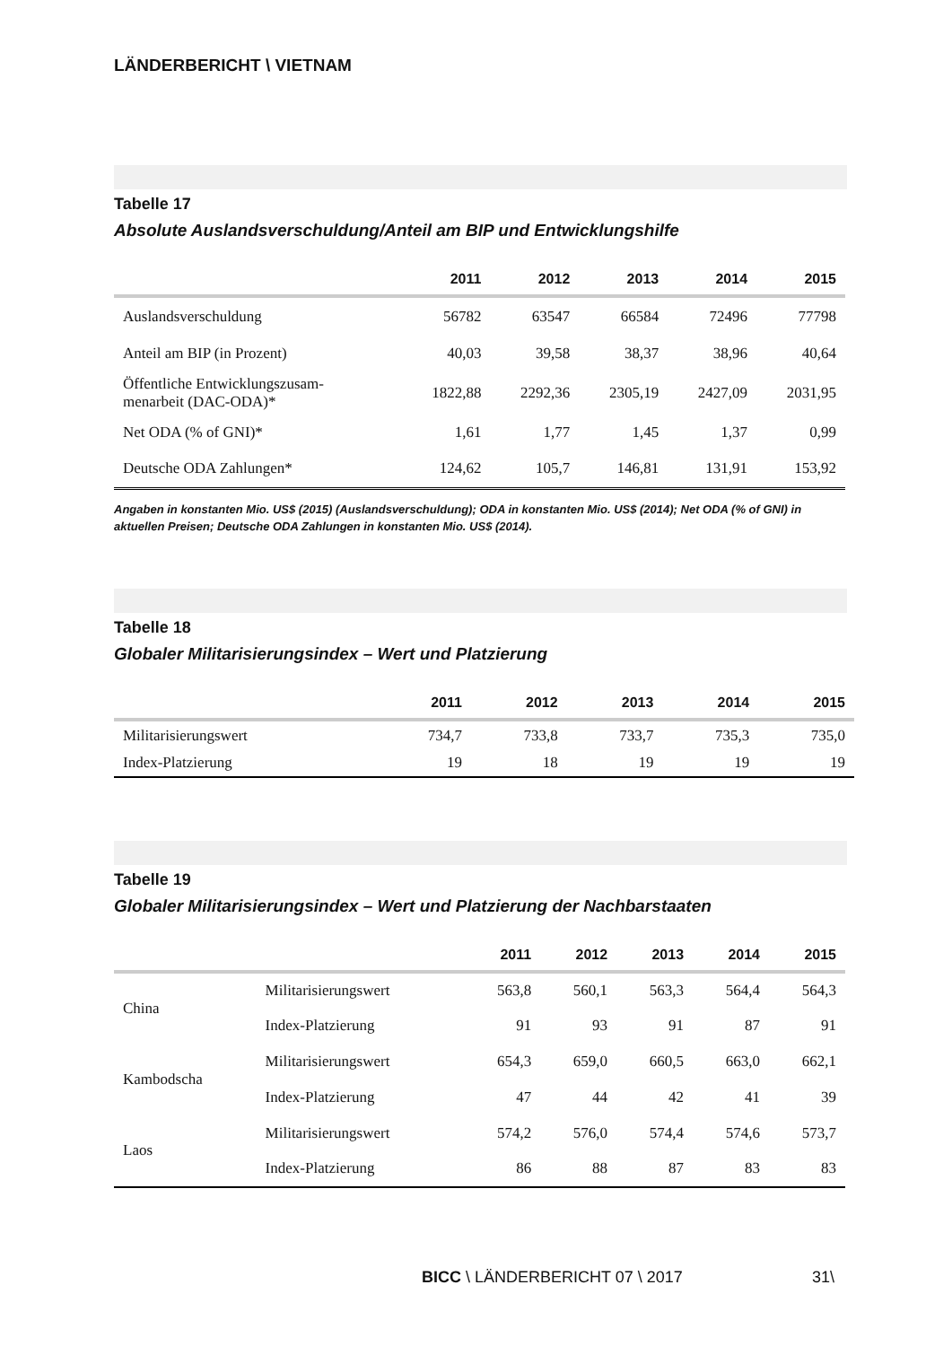LÄNDERBERICHT \ VIETNAM
Tabelle 17
Absolute Auslandsverschuldung/Anteil am BIP und Entwicklungshilfe
| | 2011 | 2012 | 2013 | 2014 | 2015 |
| --- | --- | --- | --- | --- | --- |
| Auslandsverschuldung | 56782 | 63547 | 66584 | 72496 | 77798 |
| Anteil am BIP (in Prozent) | 40,03 | 39,58 | 38,37 | 38,96 | 40,64 |
| Öffentliche Entwicklungszusam- menarbeit (DAC-ODA)* | 1822,88 | 2292,36 | 2305,19 | 2427,09 | 2031,95 |
| Net ODA (% of GNI)* | 1,61 | 1,77 | 1,45 | 1,37 | 0,99 |
| Deutsche ODA Zahlungen* | 124,62 | 105,7 | 146,81 | 131,91 | 153,92 |
Angaben in konstanten Mio. US$ (2015) (Auslandsverschuldung); ODA in konstanten Mio. US$ (2014); Net ODA (% of GNI) in aktuellen Preisen; Deutsche ODA Zahlungen in konstanten Mio. US$ (2014).
Tabelle 18
Globaler Militarisierungsindex – Wert und Platzierung
| | 2011 | 2012 | 2013 | 2014 | 2015 |
| --- | --- | --- | --- | --- | --- |
| Militarisierungswert | 734,7 | 733,8 | 733,7 | 735,3 | 735,0 |
| Index-Platzierung | 19 | 18 | 19 | 19 | 19 |
Tabelle 19
Globaler Militarisierungsindex – Wert und Platzierung der Nachbarstaaten
| | | 2011 | 2012 | 2013 | 2014 | 2015 |
| --- | --- | --- | --- | --- | --- | --- |
| China | Militarisierungswert | 563,8 | 560,1 | 563,3 | 564,4 | 564,3 |
| | Index-Platzierung | 91 | 93 | 91 | 87 | 91 |
| Kambodscha | Militarisierungswert | 654,3 | 659,0 | 660,5 | 663,0 | 662,1 |
| | Index-Platzierung | 47 | 44 | 42 | 41 | 39 |
| Laos | Militarisierungswert | 574,2 | 576,0 | 574,4 | 574,6 | 573,7 |
| | Index-Platzierung | 86 | 88 | 87 | 83 | 83 |
BICC \ LÄNDERBERICHT 07 \ 2017 31\